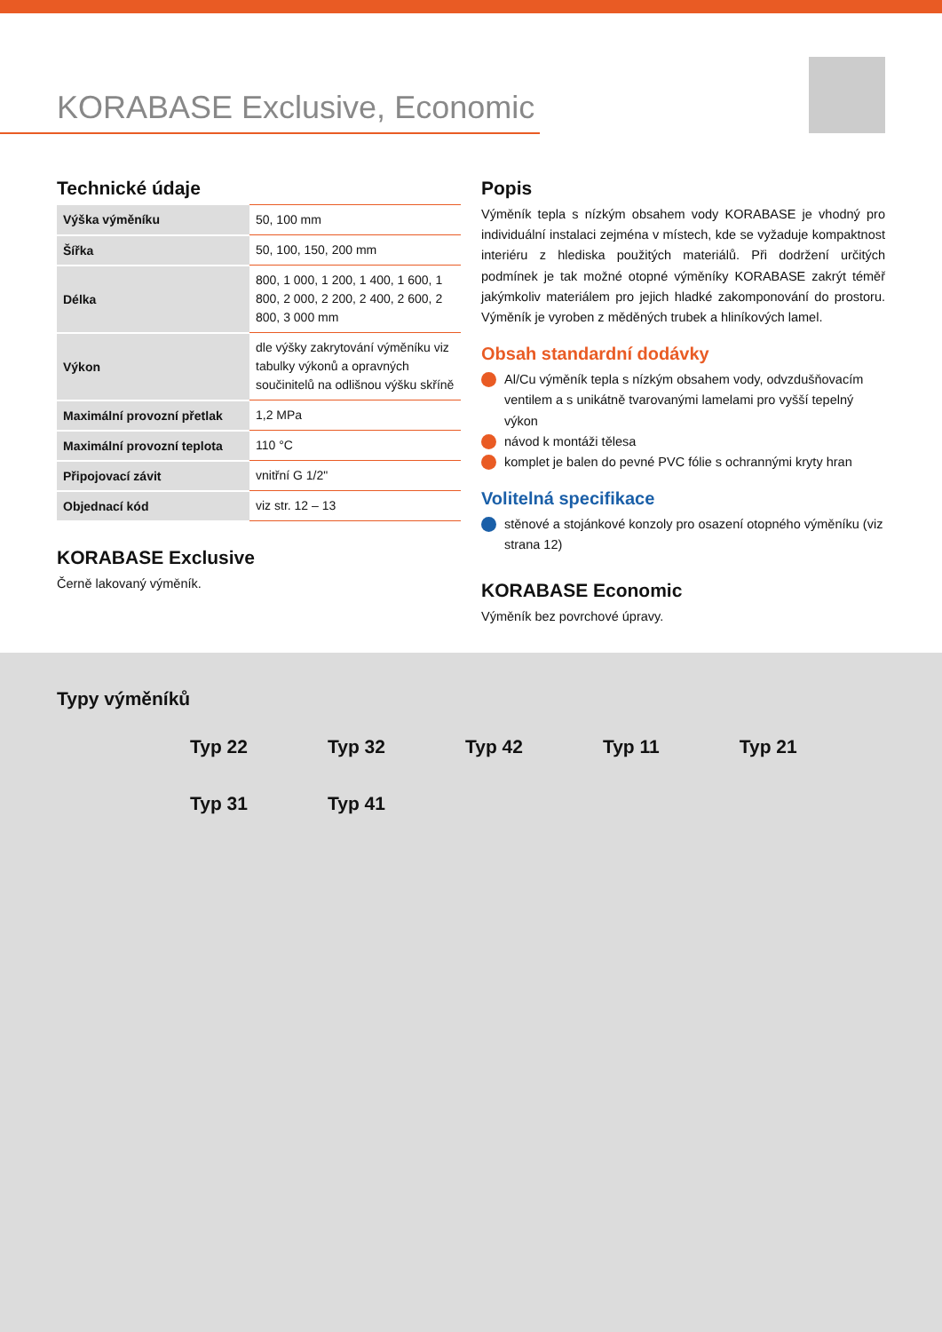KORABASE Exclusive, Economic
Technické údaje
| Výška výměníku | 50, 100 mm |
| Šířka | 50, 100, 150, 200 mm |
| Délka | 800, 1 000, 1 200, 1 400, 1 600, 1 800, 2 000, 2 200, 2 400, 2 600, 2 800, 3 000 mm |
| Výkon | dle výšky zakrytování výměníku viz tabulky výkonů a opravných součinitelů na odlišnou výšku skříně |
| Maximální provozní přetlak | 1,2 MPa |
| Maximální provozní teplota | 110 °C |
| Připojovací závit | vnitřní G 1/2" |
| Objednací kód | viz str. 12 – 13 |
KORABASE Exclusive
Černě lakovaný výměník.
Popis
Výměník tepla s nízkým obsahem vody KORABASE je vhodný pro individuální instalaci zejména v místech, kde se vyžaduje kompaktnost interiéru z hlediska použitých materiálů. Při dodržení určitých podmínek je tak možné otopné výměníky KORABASE zakrýt téměř jakýmkoliv materiálem pro jejich hladké zakomponování do prostoru. Výměník je vyroben z měděných trubek a hliníkových lamel.
Obsah standardní dodávky
Al/Cu výměník tepla s nízkým obsahem vody, odvzdušňovacím ventilem a s unikátně tvarovanými lamelami pro vyšší tepelný výkon
návod k montáži tělesa
komplet je balen do pevné PVC fólie s ochrannými kryty hran
Volitelná specifikace
stěnové a stojánkové konzoly pro osazení otopného výměníku (viz strana 12)
KORABASE Economic
Výměník bez povrchové úpravy.
Typy výměníků
Typ 22 Typ 32 Typ 42 Typ 11 Typ 21 Typ 31 Typ 41